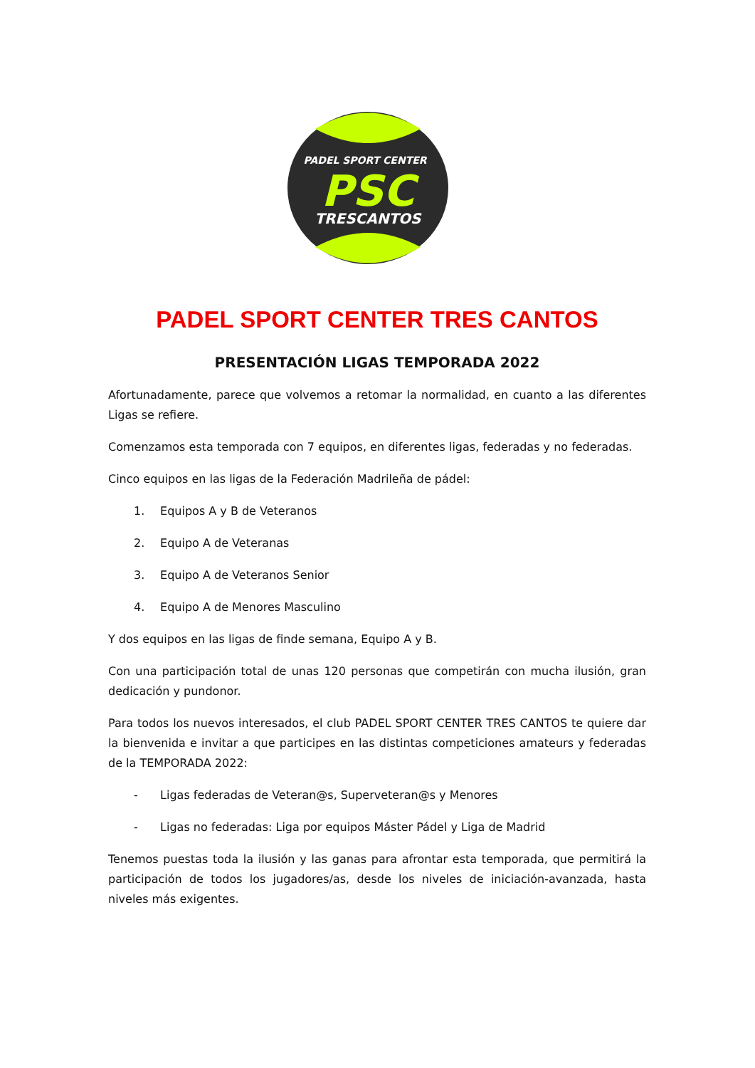PADEL SPORT CENTER
PSC
TRESCANTOS
PADEL SPORT CENTER TRES CANTOS
PRESENTACIÓN LIGAS TEMPORADA 2022
Afortunadamente, parece que volvemos a retomar la normalidad, en cuanto a las diferentes Ligas se refiere.
Comenzamos esta temporada con 7 equipos, en diferentes ligas, federadas y no federadas.
Cinco equipos en las ligas de la Federación Madrileña de pádel:
1. Equipos A y B de Veteranos
2. Equipo A de Veteranas
3. Equipo A de Veteranos Senior
4. Equipo A de Menores Masculino
Y dos equipos en las ligas de finde semana, Equipo A y B.
Con una participación total de unas 120 personas que competirán con mucha ilusión, gran dedicación y pundonor.
Para todos los nuevos interesados, el club PADEL SPORT CENTER TRES CANTOS te quiere dar la bienvenida e invitar a que participes en las distintas competiciones amateurs y federadas de la TEMPORADA 2022:
- Ligas federadas de Veteran@s, Superveteran@s y Menores
- Ligas no federadas: Liga por equipos Máster Pádel y Liga de Madrid
Tenemos puestas toda la ilusión y las ganas para afrontar esta temporada, que permitirá la participación de todos los jugadores/as, desde los niveles de iniciación-avanzada, hasta niveles más exigentes.